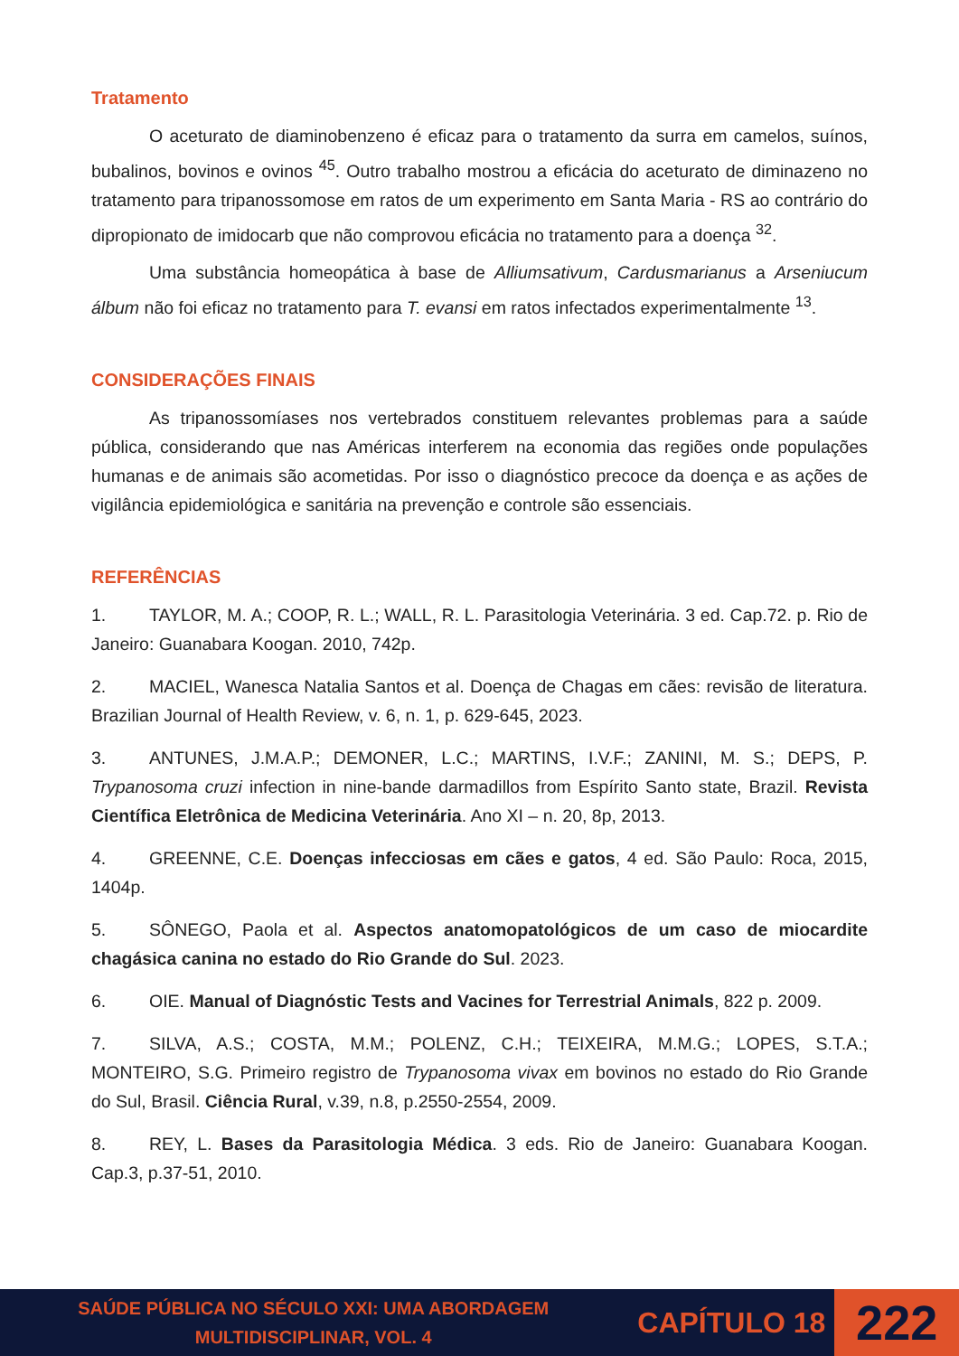Tratamento
O aceturato de diaminobenzeno é eficaz para o tratamento da surra em camelos, suínos, bubalinos, bovinos e ovinos <sup>45</sup>. Outro trabalho mostrou a eficácia do aceturato de diminazeno no tratamento para tripanossomose em ratos de um experimento em Santa Maria - RS ao contrário do dipropionato de imidocarb que não comprovou eficácia no tratamento para a doença <sup>32</sup>.
Uma substância homeopática à base de Alliumsativum, Cardusmarianus a Arseniucum álbum não foi eficaz no tratamento para T. evansi em ratos infectados experimentalmente <sup>13</sup>.
CONSIDERAÇÕES FINAIS
As tripanossomíases nos vertebrados constituem relevantes problemas para a saúde pública, considerando que nas Américas interferem na economia das regiões onde populações humanas e de animais são acometidas. Por isso o diagnóstico precoce da doença e as ações de vigilância epidemiológica e sanitária na prevenção e controle são essenciais.
REFERÊNCIAS
1. TAYLOR, M. A.; COOP, R. L.; WALL, R. L. Parasitologia Veterinária. 3 ed. Cap.72. p. Rio de Janeiro: Guanabara Koogan. 2010, 742p.
2. MACIEL, Wanesca Natalia Santos et al. Doença de Chagas em cães: revisão de literatura. Brazilian Journal of Health Review, v. 6, n. 1, p. 629-645, 2023.
3. ANTUNES, J.M.A.P.; DEMONER, L.C.; MARTINS, I.V.F.; ZANINI, M. S.; DEPS, P. Trypanosoma cruzi infection in nine-bande darmadillos from Espírito Santo state, Brazil. Revista Científica Eletrônica de Medicina Veterinária. Ano XI – n. 20, 8p, 2013.
4. GREENNE, C.E. Doenças infecciosas em cães e gatos, 4 ed. São Paulo: Roca, 2015, 1404p.
5. SÔNEGO, Paola et al. Aspectos anatomopatológicos de um caso de miocardite chagásica canina no estado do Rio Grande do Sul. 2023.
6. OIE. Manual of Diagnóstic Tests and Vacines for Terrestrial Animals, 822 p. 2009.
7. SILVA, A.S.; COSTA, M.M.; POLENZ, C.H.; TEIXEIRA, M.M.G.; LOPES, S.T.A.; MONTEIRO, S.G. Primeiro registro de Trypanosoma vivax em bovinos no estado do Rio Grande do Sul, Brasil. Ciência Rural, v.39, n.8, p.2550-2554, 2009.
8. REY, L. Bases da Parasitologia Médica. 3 eds. Rio de Janeiro: Guanabara Koogan. Cap.3, p.37-51, 2010.
SAÚDE PÚBLICA NO SÉCULO XXI: UMA ABORDAGEM
MULTIDISCIPLINAR, VOL. 4
CAPÍTULO 18
222